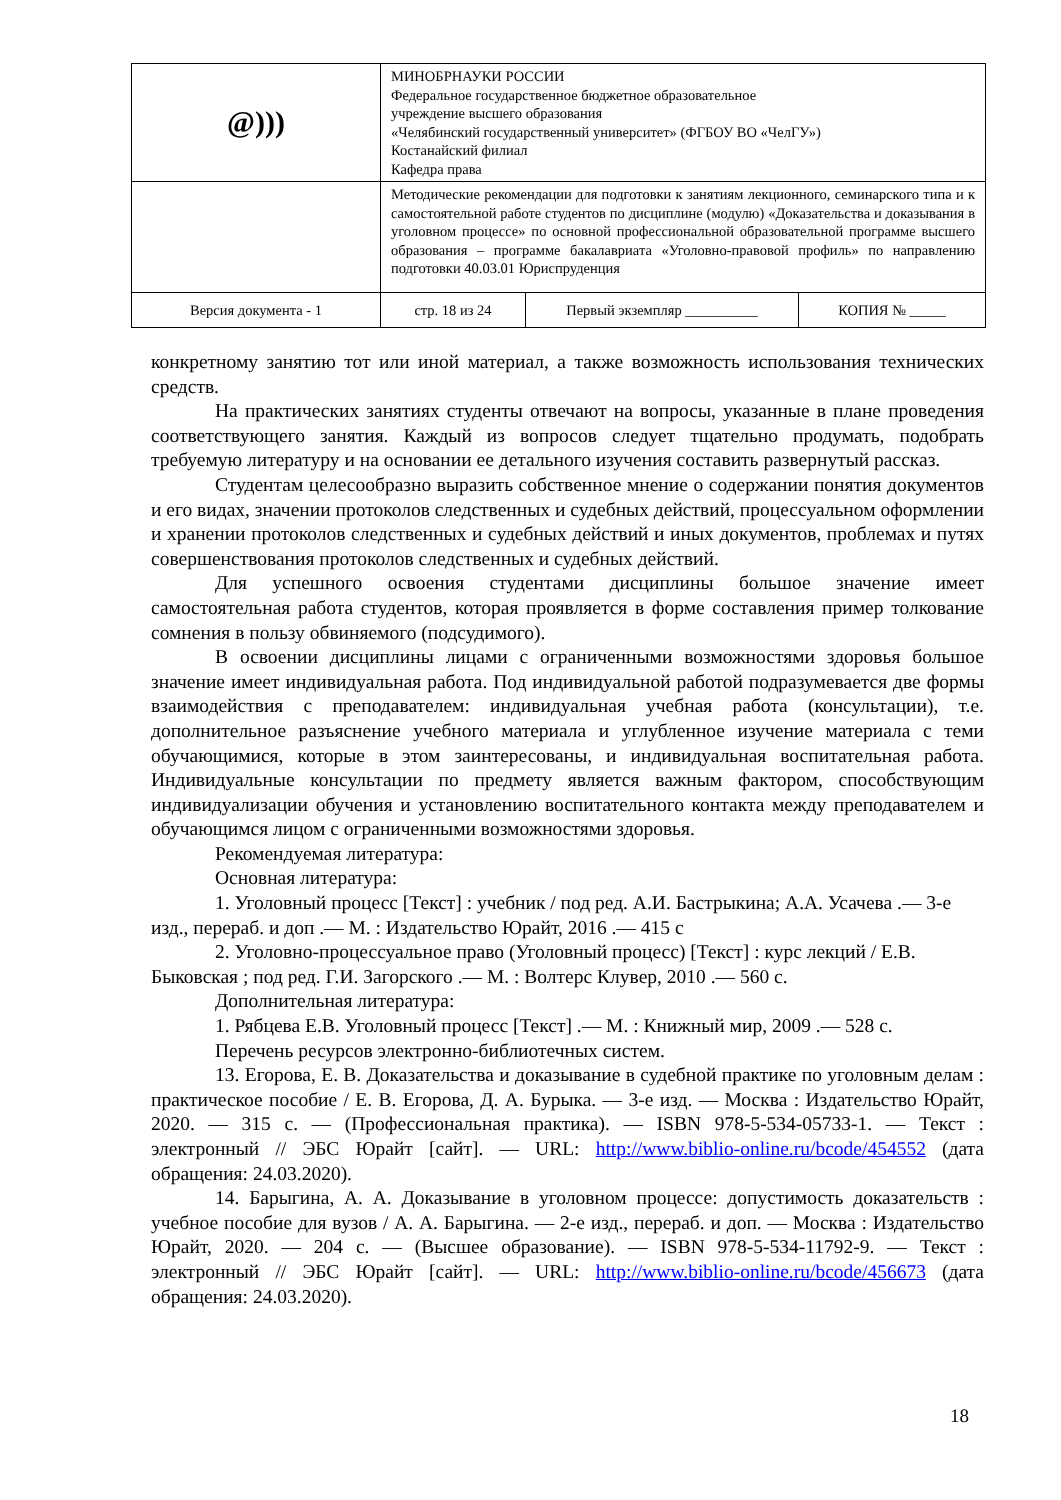| @))) | МИНОБРНАУКИ РОССИИ Федеральное государственное бюджетное образовательное учреждение высшего образования «Челябинский государственный университет» (ФГБОУ ВО «ЧелГУ») Костанайский филиал Кафедра права | | |
| | Методические рекомендации для подготовки к занятиям лекционного, семинарского типа и к самостоятельной работе студентов по дисциплине (модулю) «Доказательства и доказывания в уголовном процессе» по основной профессиональной образовательной программе высшего образования – программе бакалавриата «Уголовно-правовой профиль» по направлению подготовки 40.03.01 Юриспруденция | | |
| Версия документа - 1 | стр. 18 из 24 | Первый экземпляр __________ | КОПИЯ № _____ |
конкретному занятию тот или иной материал, а также возможность использования технических средств.
На практических занятиях студенты отвечают на вопросы, указанные в плане проведения соответствующего занятия. Каждый из вопросов следует тщательно продумать, подобрать требуемую литературу и на основании ее детального изучения составить развернутый рассказ.
Студентам целесообразно выразить собственное мнение о содержании понятия документов и его видах, значении протоколов следственных и судебных действий, процессуальном оформлении и хранении протоколов следственных и судебных действий и иных документов, проблемах и путях совершенствования протоколов следственных и судебных действий.
Для успешного освоения студентами дисциплины большое значение имеет самостоятельная работа студентов, которая проявляется в форме составления пример толкование сомнения в пользу обвиняемого (подсудимого).
В освоении дисциплины лицами с ограниченными возможностями здоровья большое значение имеет индивидуальная работа. Под индивидуальной работой подразумевается две формы взаимодействия с преподавателем: индивидуальная учебная работа (консультации), т.е. дополнительное разъяснение учебного материала и углубленное изучение материала с теми обучающимися, которые в этом заинтересованы, и индивидуальная воспитательная работа. Индивидуальные консультации по предмету является важным фактором, способствующим индивидуализации обучения и установлению воспитательного контакта между преподавателем и обучающимся лицом с ограниченными возможностями здоровья.
Рекомендуемая литература:
Основная литература:
1. Уголовный процесс [Текст] : учебник / под ред. А.И. Бастрыкина; А.А. Усачева .— 3-е изд., перераб. и доп .— М. : Издательство Юрайт, 2016 .— 415 с
2. Уголовно-процессуальное право (Уголовный процесс) [Текст] : курс лекций / Е.В. Быковская ; под ред. Г.И. Загорского .— М. : Волтерс Клувер, 2010 .— 560 с.
Дополнительная литература:
1. Рябцева Е.В. Уголовный процесс [Текст] .— М. : Книжный мир, 2009 .— 528 с.
Перечень ресурсов электронно-библиотечных систем.
13. Егорова, Е. В. Доказательства и доказывание в судебной практике по уголовным делам : практическое пособие / Е. В. Егорова, Д. А. Бурыка. — 3-е изд. — Москва : Издательство Юрайт, 2020. — 315 с. — (Профессиональная практика). — ISBN 978-5-534-05733-1. — Текст : электронный // ЭБС Юрайт [сайт]. — URL: http://www.biblio-online.ru/bcode/454552 (дата обращения: 24.03.2020).
14. Барыгина, А. А. Доказывание в уголовном процессе: допустимость доказательств : учебное пособие для вузов / А. А. Барыгина. — 2-е изд., перераб. и доп. — Москва : Издательство Юрайт, 2020. — 204 с. — (Высшее образование). — ISBN 978-5-534-11792-9. — Текст : электронный // ЭБС Юрайт [сайт]. — URL: http://www.biblio-online.ru/bcode/456673 (дата обращения: 24.03.2020).
18